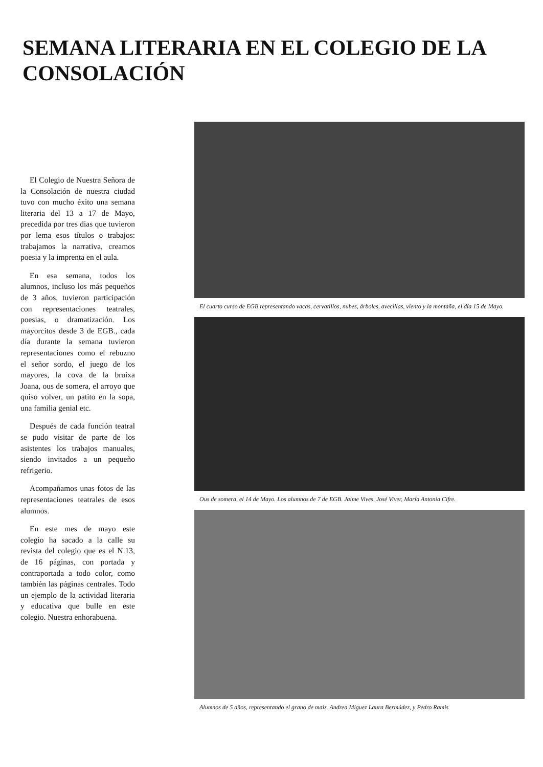SEMANA LITERARIA EN EL COLEGIO DE LA CONSOLACIÓN
El Colegio de Nuestra Señora de la Consolación de nuestra ciudad tuvo con mucho éxito una semana literaria del 13 a 17 de Mayo, precedida por tres dias que tuvieron por lema esos títulos o trabajos: trabajamos la narrativa, creamos poesia y la imprenta en el aula.
En esa semana, todos los alumnos, incluso los más pequeños de 3 años, tuvieron participación con representaciones teatrales, poesias, o dramatización. Los mayorcitos desde 3 de EGB., cada día durante la semana tuvieron representaciones como el rebuzno el señor sordo, el juego de los mayores, la cova de la bruixa Joana, ous de somera, el arroyo que quiso volver, un patito en la sopa, una familia genial etc.
Después de cada función teatral se pudo visitar de parte de los asistentes los trabajos manuales, siendo invitados a un pequeño refrigerio.
Acompañamos unas fotos de las representaciones teatrales de esos alumnos.
En este mes de mayo este colegio ha sacado a la calle su revista del colegio que es el N.13, de 16 páginas, con portada y contraportada a todo color, como también las páginas centrales. Todo un ejemplo de la actividad literaria y educativa que bulle en este colegio. Nuestra enhorabuena.
El cuarto curso de EGB representando vacas, cervatillos, nubes, árboles, avecillas, viento y la montaña, el día 15 de Mayo.
Ous de somera, el 14 de Mayo. Los alumnos de 7 de EGB. Jaime Vives, José Viver, María Antonia Cifre.
Alumnos de 5 años, representando el grano de maiz. Andrea Miguez Laura Bermúdez, y Pedro Ramis